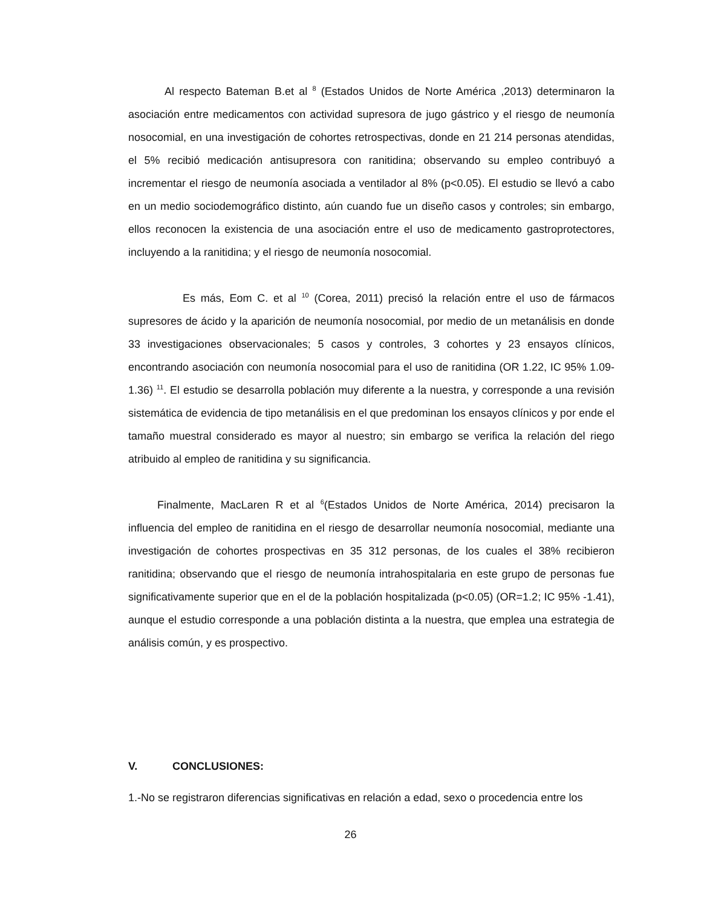Al respecto Bateman B.et al <sup>8</sup> (Estados Unidos de Norte América ,2013) determinaron la asociación entre medicamentos con actividad supresora de jugo gástrico y el riesgo de neumonía nosocomial, en una investigación de cohortes retrospectivas, donde en 21 214 personas atendidas, el 5% recibió medicación antisupresora con ranitidina; observando su empleo contribuyó a incrementar el riesgo de neumonía asociada a ventilador al 8% (p<0.05). El estudio se llevó a cabo en un medio sociodemográfico distinto, aún cuando fue un diseño casos y controles; sin embargo, ellos reconocen la existencia de una asociación entre el uso de medicamento gastroprotectores, incluyendo a la ranitidina; y el riesgo de neumonía nosocomial.
Es más, Eom C. et al <sup>10</sup> (Corea, 2011) precisó la relación entre el uso de fármacos supresores de ácido y la aparición de neumonía nosocomial, por medio de un metanálisis en donde 33 investigaciones observacionales; 5 casos y controles, 3 cohortes y 23 ensayos clínicos, encontrando asociación con neumonía nosocomial para el uso de ranitidina (OR 1.22, IC 95% 1.09-1.36) <sup>11</sup>. El estudio se desarrolla población muy diferente a la nuestra, y corresponde a una revisión sistemática de evidencia de tipo metanálisis en el que predominan los ensayos clínicos y por ende el tamaño muestral considerado es mayor al nuestro; sin embargo se verifica la relación del riego atribuido al empleo de ranitidina y su significancia.
Finalmente, MacLaren R et al <sup>6</sup>(Estados Unidos de Norte América, 2014) precisaron la influencia del empleo de ranitidina en el riesgo de desarrollar neumonía nosocomial, mediante una investigación de cohortes prospectivas en 35 312 personas, de los cuales el 38% recibieron ranitidina; observando que el riesgo de neumonía intrahospitalaria en este grupo de personas fue significativamente superior que en el de la población hospitalizada (p<0.05) (OR=1.2; IC 95% -1.41), aunque el estudio corresponde a una población distinta a la nuestra, que emplea una estrategia de análisis común, y es prospectivo.
V. CONCLUSIONES:
1.-No se registraron diferencias significativas en relación a edad, sexo o procedencia entre los
26